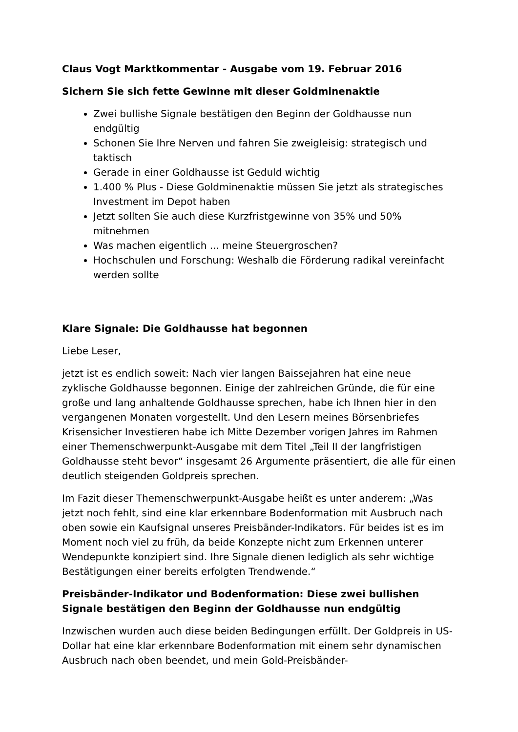Claus Vogt Marktkommentar - Ausgabe vom 19. Februar 2016
Sichern Sie sich fette Gewinne mit dieser Goldminenaktie
Zwei bullishe Signale bestätigen den Beginn der Goldhausse nun endgültig
Schonen Sie Ihre Nerven und fahren Sie zweigleisig: strategisch und taktisch
Gerade in einer Goldhausse ist Geduld wichtig
1.400 % Plus - Diese Goldminenaktie müssen Sie jetzt als strategisches Investment im Depot haben
Jetzt sollten Sie auch diese Kurzfristgewinne von 35% und 50% mitnehmen
Was machen eigentlich ... meine Steuergroschen?
Hochschulen und Forschung: Weshalb die Förderung radikal vereinfacht werden sollte
Klare Signale: Die Goldhausse hat begonnen
Liebe Leser,
jetzt ist es endlich soweit: Nach vier langen Baissejahren hat eine neue zyklische Goldhausse begonnen. Einige der zahlreichen Gründe, die für eine große und lang anhaltende Goldhausse sprechen, habe ich Ihnen hier in den vergangenen Monaten vorgestellt. Und den Lesern meines Börsenbriefes Krisensicher Investieren habe ich Mitte Dezember vorigen Jahres im Rahmen einer Themenschwerpunkt-Ausgabe mit dem Titel „Teil II der langfristigen Goldhausse steht bevor“ insgesamt 26 Argumente präsentiert, die alle für einen deutlich steigenden Goldpreis sprechen.
Im Fazit dieser Themenschwerpunkt-Ausgabe heißt es unter anderem: „Was jetzt noch fehlt, sind eine klar erkennbare Bodenformation mit Ausbruch nach oben sowie ein Kaufsignal unseres Preisbänder-Indikators. Für beides ist es im Moment noch viel zu früh, da beide Konzepte nicht zum Erkennen unterer Wendepunkte konzipiert sind. Ihre Signale dienen lediglich als sehr wichtige Bestätigungen einer bereits erfolgten Trendwende.“
Preisbänder-Indikator und Bodenformation: Diese zwei bullishen Signale bestätigen den Beginn der Goldhausse nun endgültig
Inzwischen wurden auch diese beiden Bedingungen erfüllt. Der Goldpreis in US-Dollar hat eine klar erkennbare Bodenformation mit einem sehr dynamischen Ausbruch nach oben beendet, und mein Gold-Preisbänder-